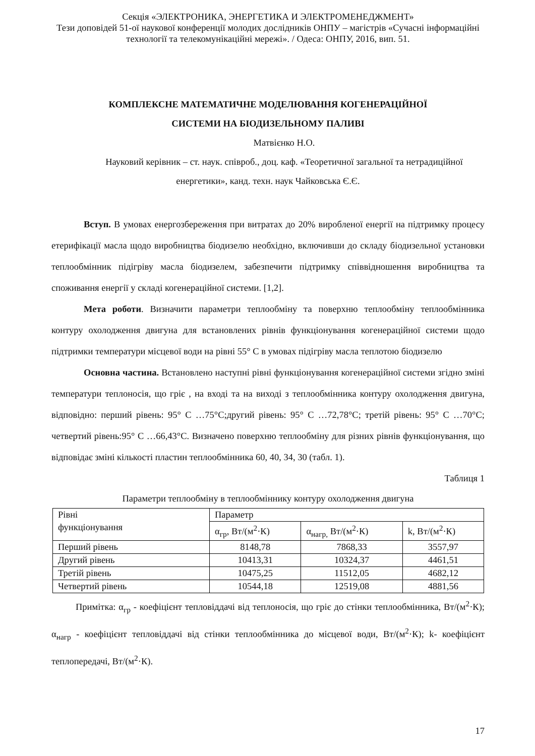Секція «ЭЛЕКТРОНИКА, ЭНЕРГЕТИКА И ЭЛЕКТРОМЕНЕДЖМЕНТ»
Тези доповідей 51-ої наукової конференції молодих дослідників ОНПУ – магістрів «Сучасні інформаційні технології та телекомунікаційні мережі». / Одеса: ОНПУ, 2016, вип. 51.
КОМПЛЕКСНЕ МАТЕМАТИЧНЕ МОДЕЛЮВАННЯ КОГЕНЕРАЦІЙНОЇ
СИСТЕМИ НА БІОДИЗЕЛЬНОМУ ПАЛИВІ
Матвієнко Н.О.
Науковий керівник – ст. наук. співроб., доц. каф. «Теоретичної загальної та нетрадиційної енергетики», канд. техн. наук Чайковська Є.Є.
Вступ. В умовах енергозбереження при витратах до 20% виробленої енергії на підтримку процесу етерифікації масла щодо виробництва біодизелю необхідно, включивши до складу біодизельної установки теплообмінник підігріву масла біодизелем, забезпечити підтримку співвідношення виробництва та споживання енергії у складі когенераційної системи. [1,2].
Мета роботи. Визначити параметри теплообміну та поверхню теплообміну теплообмінника контуру охолодження двигуна для встановлених рівнів функціонування когенераційної системи щодо підтримки температури місцевої води на рівні 55° С в умовах підігріву масла теплотою біодизелю
Основна частина. Встановлено наступні рівні функціонування когенераційної системи згідно зміні температури теплоносія, що гріє , на вході та на виході з теплообмінника контуру охолодження двигуна, відповідно: перший рівень: 95° С …75°С;другий рівень: 95° С …72,78°С; третій рівень: 95° С …70°С; четвертий рівень:95° С …66,43°С. Визначено поверхню теплообміну для різних рівнів функціонування, що відповідає зміні кількості пластин теплообмінника 60, 40, 34, 30 (табл. 1).
Таблиця 1
Параметри теплообміну в теплообміннику контуру охолодження двигуна
| Рівні функціонування | Параметр | | |
| | α<sub>гр</sub>, Вт/(м<sup>2</sup>·К) | α<sub>нагр,</sub> Вт/(м<sup>2</sup>·К) | k, Вт/(м<sup>2</sup>·К) |
| Перший рівень | 8148,78 | 7868,33 | 3557,97 |
| Другий рівень | 10413,31 | 10324,37 | 4461,51 |
| Третій рівень | 10475,25 | 11512,05 | 4682,12 |
| Четвертий рівень | 10544,18 | 12519,08 | 4881,56 |
Примітка: α<sub>гр</sub> - коефіцієнт тепловіддачі від теплоносія, що гріє до стінки теплообмінника, Вт/(м<sup>2</sup>·К); α<sub>нагр</sub> - коефіцієнт тепловіддачі від стінки теплообмінника до місцевої води, Вт/(м<sup>2</sup>·К); k- коефіцієнт теплопередачі, Вт/(м<sup>2</sup>·К).
17